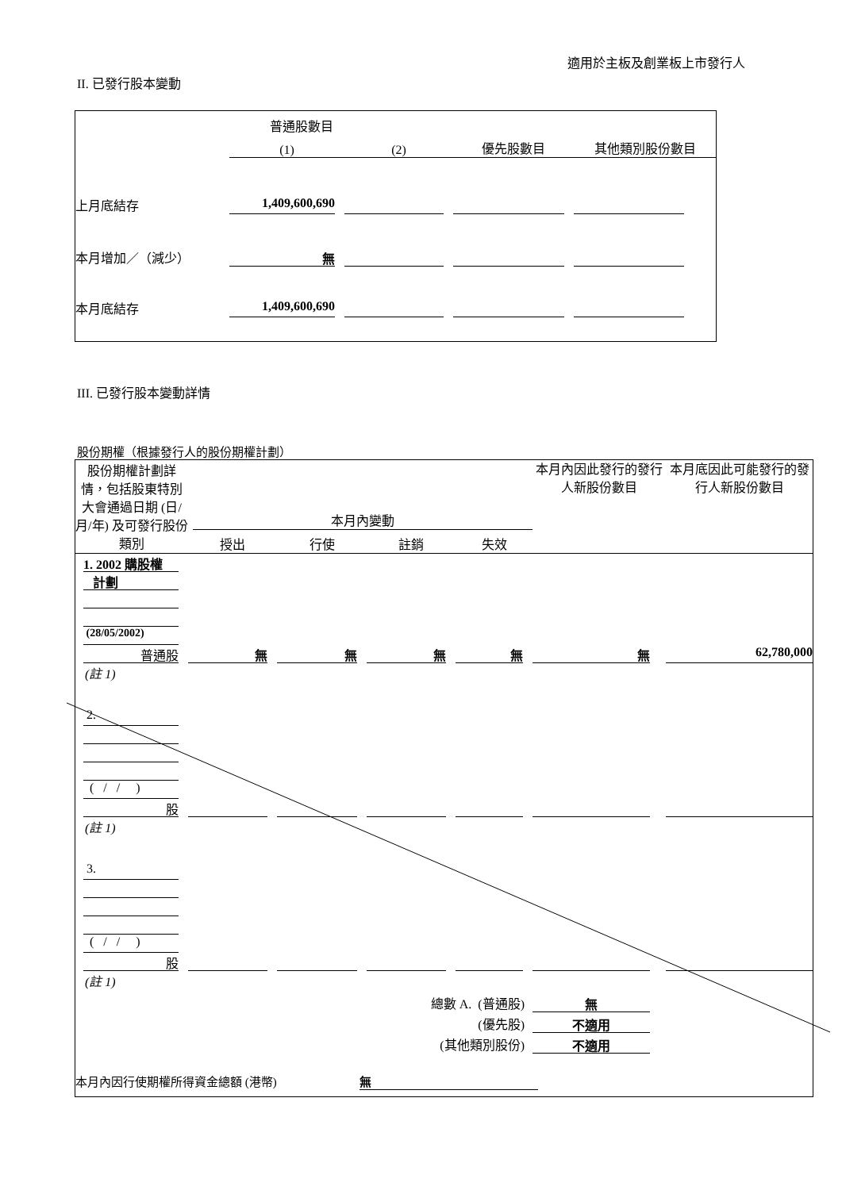適用於主板及創業板上市發行人
II. 已發行股本變動
| | 普通股數目 | | | |
| | (1) | (2) | 優先股數目 | 其他類別股份數目 |
| 上月底結存 | 1,409,600,690 | | | |
| 本月增加／（減少） | 無 | | | |
| 本月底結存 | 1,409,600,690 | | | |
III. 已發行股本變動詳情
股份期權（根據發行人的股份期權計劃）
| 股份期權計劃詳情，包括股東特別大會通過日期 (日/月/年) 及可發行股份類別 | 本月內變動 | | | | 本月內因此發行的發行人新股份數目 | 本月底因此可能發行的發行人新股份數目 |
| | 授出 | 行使 | 註銷 | 失效 | | |
| 1. 2002 購股權 | | | | | | |
| 計劃 | | | | | | |
| (28/05/2002) | | | | | | |
| 普通股 | 無 | 無 | 無 | 無 | 無 | 62,780,000 |
| (註 1) | | | | | | |
| 2. | | | | | | |
| ( / / ) | | | | | | |
| 股 | | | | | | |
| (註 1) | | | | | | |
| 3. | | | | | | |
| ( / / ) | | | | | | |
| 股 | | | | | | |
| (註 1) | | | | | | |
| 總數 A. (普通股) | | | | | 無 | |
| (優先股) | | | | | 不適用 | |
| (其他類別股份) | | | | | 不適用 | |
| 本月內因行使期權所得資金總額 (港幣) 無 | | | | | | |